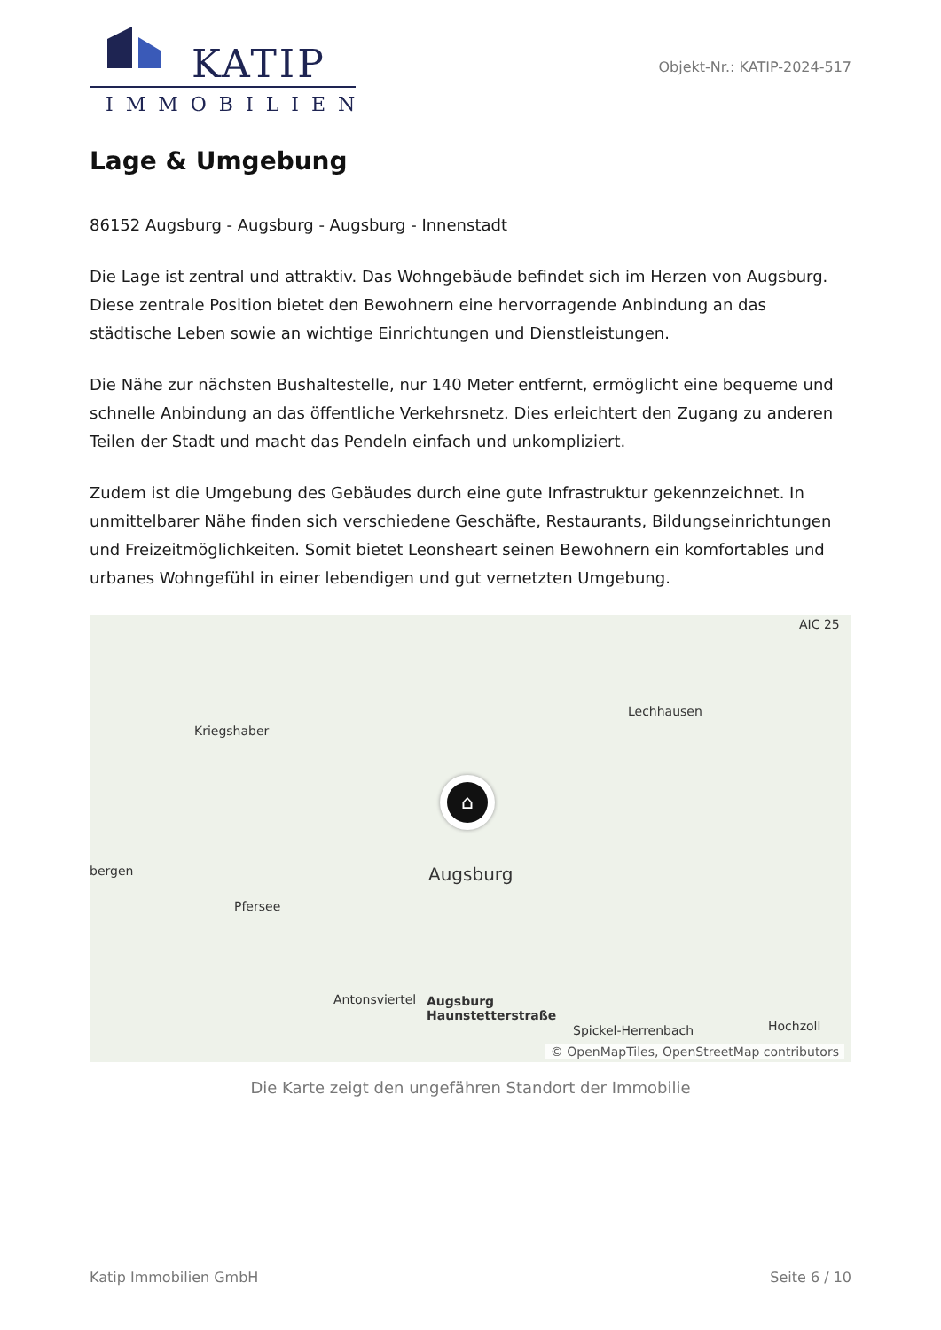KATIP
IMMOBILIEN
Objekt-Nr.: KATIP-2024-517
Lage & Umgebung
86152 Augsburg - Augsburg - Augsburg - Innenstadt
Die Lage ist zentral und attraktiv. Das Wohngebäude befindet sich im Herzen von Augsburg. Diese zentrale Position bietet den Bewohnern eine hervorragende Anbindung an das städtische Leben sowie an wichtige Einrichtungen und Dienstleistungen.
Die Nähe zur nächsten Bushaltestelle, nur 140 Meter entfernt, ermöglicht eine bequeme und schnelle Anbindung an das öffentliche Verkehrsnetz. Dies erleichtert den Zugang zu anderen Teilen der Stadt und macht das Pendeln einfach und unkompliziert.
Zudem ist die Umgebung des Gebäudes durch eine gute Infrastruktur gekennzeichnet. In unmittelbarer Nähe finden sich verschiedene Geschäfte, Restaurants, Bildungseinrichtungen und Freizeitmöglichkeiten. Somit bietet Leonsheart seinen Bewohnern ein komfortables und urbanes Wohngefühl in einer lebendigen und gut vernetzten Umgebung.
AIC 25
Lechhausen
Kriegshaber
bergen Augsburg
Pfersee
Antonsviertel Augsburg
Haunstetterstraße
Spickel-Herrenbach Hochzoll
⌂
© OpenMapTiles, OpenStreetMap contributors
Die Karte zeigt den ungefähren Standort der Immobilie
Katip Immobilien GmbH Seite 6 / 10